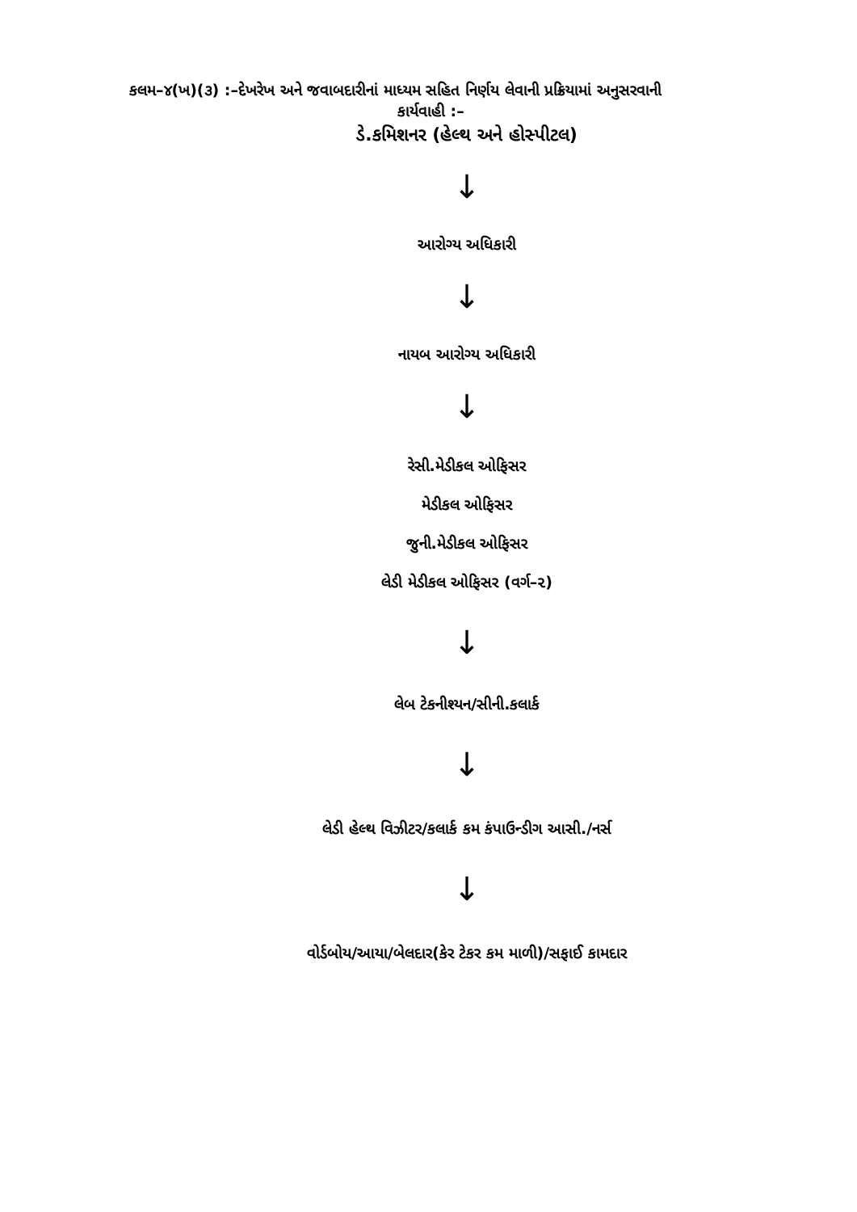કલમ–૪(ખ)(૩) :–દેખરેખ અને જવાબદારીનાં માધ્યમ સહિત નિર્ણય લેવાની પ્રક્રિયામાં અનુસરવાની
કાર્યવાહી :–
ડે.કમિશનર (હેલ્થ અને હોસ્પીટલ)
↓
આરોગ્ય અધિકારી
↓
નાયબ આરોગ્ય અધિકારી
↓
રેસી.મેડીકલ ઓફિસર
મેડીકલ ઓફિસર
જુની.મેડીકલ ઓફિસર
લેડી મેડીકલ ઓફિસર (વર્ગ–૨)
↓
લેબ ટેકનીશ્યન/સીની.કલાર્ક
↓
લેડી હેલ્થ વિઝીટર/કલાર્ક કમ કંપાઉન્ડીગ આસી./નર્સ
↓
વોર્ડબોય/આયા/બેલદાર(કેર ટેકર કમ માળી)/સફાઈ કામદાર